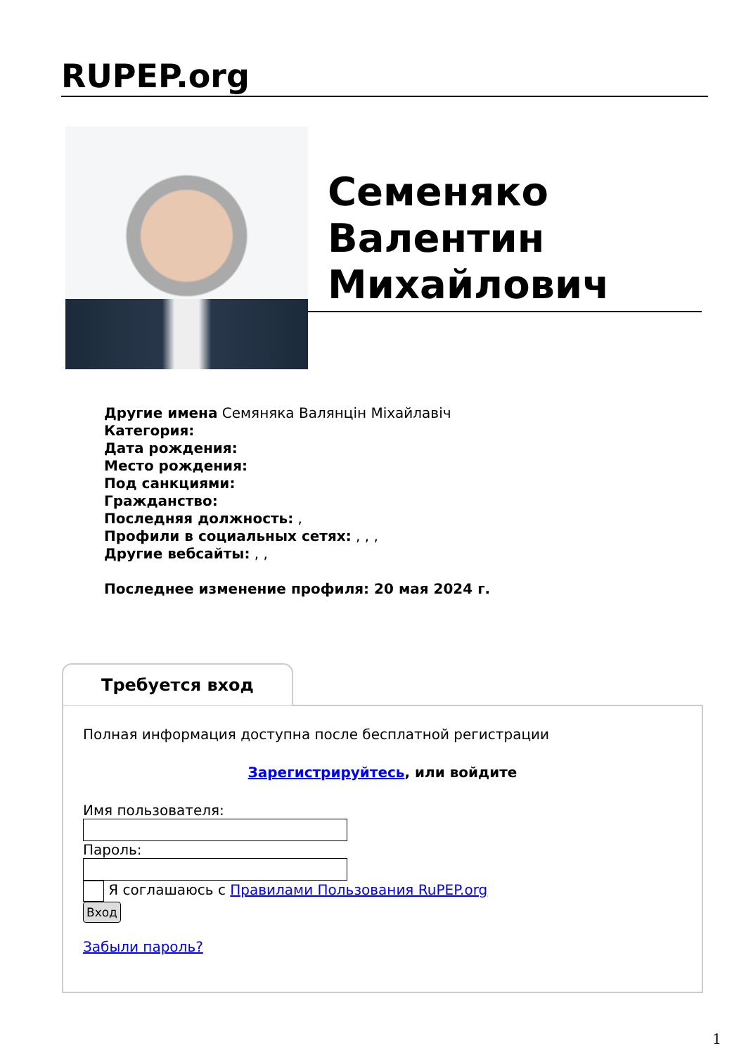RUPEP.org
Семеняко Валентин Михайлович
Другие имена Семяняка Валянцін Міхайлавіч
Категория:
Дата рождения:
Место рождения:
Под санкциями:
Гражданство:
Последняя должность: ,
Профили в социальных сетях: , , ,
Другие вебсайты: , ,
Последнее изменение профиля: 20 мая 2024 г.
Требуется вход
Полная информация доступна после бесплатной регистрации
Зарегистрируйтесь, или войдите
Имя пользователя:
Пароль:
Я соглашаюсь с Правилами Пользования RuPEP.org
Вход
Забыли пароль?
1